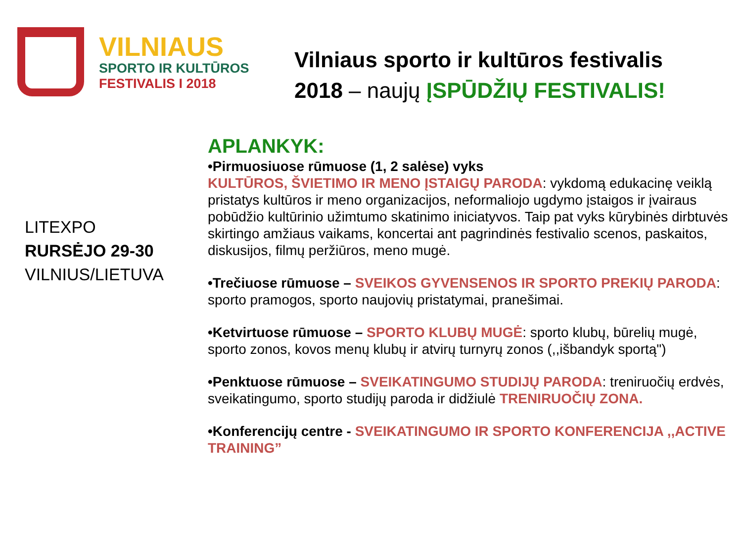VILNIAUS
SPORTO IR KULTŪROS
FESTIVALIS I 2018
Vilniaus sporto ir kultūros festivalis
2018 – naujų ĮSPŪDŽIŲ FESTIVALIS!
LITEXPO
RURSĖJO 29-30
VILNIUS/LIETUVA
APLANKYK:
•Pirmuosiuose rūmuose (1, 2 salėse) vyks
KULTŪROS, ŠVIETIMO IR MENO ĮSTAIGŲ PARODA: vykdomą edukacinę veiklą pristatys kultūros ir meno organizacijos, neformaliojo ugdymo įstaigos ir įvairaus pobūdžio kultūrinio užimtumo skatinimo iniciatyvos. Taip pat vyks kūrybinės dirbtuvės skirtingo amžiaus vaikams, koncertai ant pagrindinės festivalio scenos, paskaitos, diskusijos, filmų peržiūros, meno mugė.
•Trečiuose rūmuose – SVEIKOS GYVENSENOS IR SPORTO PREKIŲ PARODA: sporto pramogos, sporto naujovių pristatymai, pranešimai.
•Ketvirtuose rūmuose – SPORTO KLUBŲ MUGĖ: sporto klubų, būrelių mugė, sporto zonos, kovos menų klubų ir atvirų turnyrų zonos (,,išbandyk sportą")
•Penktuose rūmuose – SVEIKATINGUMO STUDIJŲ PARODA: treniruočių erdvės, sveikatingumo, sporto studijų paroda ir didžiulė TRENIRUOČIŲ ZONA.
•Konferencijų centre - SVEIKATINGUMO IR SPORTO KONFERENCIJA ,,ACTIVE TRAINING”